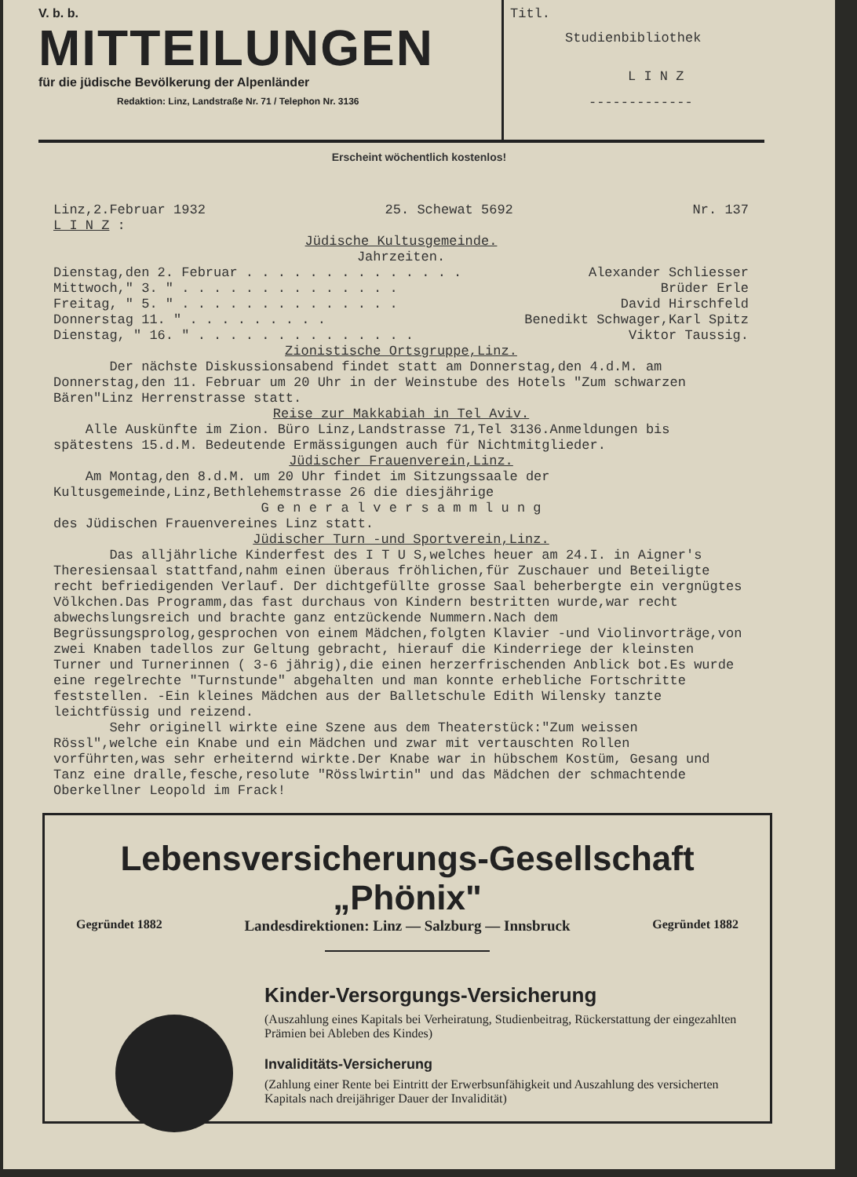V. b. b.
MITTEILUNGEN
für die jüdische Bevölkerung der Alpenländer
Redaktion: Linz, Landstraße Nr. 71 / Telephon Nr. 3136
Titl.
Studienbibliothek
L I N Z
-------------
Erscheint wöchentlich kostenlos!
Linz,2.Februar 1932 25. Schewat 5692 Nr. 137
L I N Z :
Jüdische Kultusgemeinde.
Jahrzeiten.
Dienstag,den 2. Februar . . . . . . . . . . . . . . Alexander Schliesser
Mittwoch," 3. " . . . . . . . . . . . . . . Brüder Erle
Freitag, " 5. " . . . . . . . . . . . . . . David Hirschfeld
Donnerstag 11. " . . . . . . . . . Benedikt Schwager,Karl Spitz
Dienstag, " 16. " . . . . . . . . . . . . . . Viktor Taussig.
Zionistische Ortsgruppe,Linz.
Der nächste Diskussionsabend findet statt am Donnerstag,den 4.d.M. am Donnerstag,den 11. Februar um 20 Uhr in der Weinstube des Hotels "Zum schwarzen Bären"Linz Herrenstrasse statt.
Reise zur Makkabiah in Tel Aviv.
Alle Auskünfte im Zion. Büro Linz,Landstrasse 71,Tel 3136.Anmeldungen bis spätestens 15.d.M. Bedeutende Ermässigungen auch für Nichtmitglieder.
Jüdischer Frauenverein,Linz.
Am Montag,den 8.d.M. um 20 Uhr findet im Sitzungssaale der Kultusgemeinde,Linz,Bethlehemstrasse 26 die diesjährige
G e n e r a l v e r s a m m l u n g
des Jüdischen Frauenvereines Linz statt.
Jüdischer Turn -und Sportverein,Linz.
Das alljährliche Kinderfest des I T U S,welches heuer am 24.I. in Aigner's Theresiensaal stattfand,nahm einen überaus fröhlichen,für Zuschauer und Beteiligte recht befriedigenden Verlauf. Der dichtgefüllte grosse Saal beherbergte ein vergnügtes Völkchen.Das Programm,das fast durchaus von Kindern bestritten wurde,war recht abwechslungsreich und brachte ganz entzückende Nummern.Nach dem Begrüssungsprolog,gesprochen von einem Mädchen,folgten Klavier -und Violinvorträge,von zwei Knaben tadellos zur Geltung gebracht, hierauf die Kinderriege der kleinsten Turner und Turnerinnen ( 3-6 jährig),die einen herzerfrischenden Anblick bot.Es wurde eine regelrechte "Turnstunde" abgehalten und man konnte erhebliche Fortschritte feststellen. -Ein kleines Mädchen aus der Balletschule Edith Wilensky tanzte leichtfüssig und reizend.
Sehr originell wirkte eine Szene aus dem Theaterstück:"Zum weissen Rössl",welche ein Knabe und ein Mädchen und zwar mit vertauschten Rollen vorführten,was sehr erheiternd wirkte.Der Knabe war in hübschem Kostüm, Gesang und Tanz eine dralle,fesche,resolute "Rösslwirtin" und das Mädchen der schmachtende Oberkellner Leopold im Frack!
Lebensversicherungs-Gesellschaft „Phönix"
Gegründet 1882 Landesdirektionen: Linz — Salzburg — Innsbruck Gegründet 1882
Kinder-Versorgungs-Versicherung
(Auszahlung eines Kapitals bei Verheiratung, Studienbeitrag, Rückerstattung der eingezahlten Prämien bei Ableben des Kindes)
Invaliditäts-Versicherung
(Zahlung einer Rente bei Eintritt der Erwerbsunfähigkeit und Auszahlung des versicherten Kapitals nach dreijähriger Dauer der Invalidität)